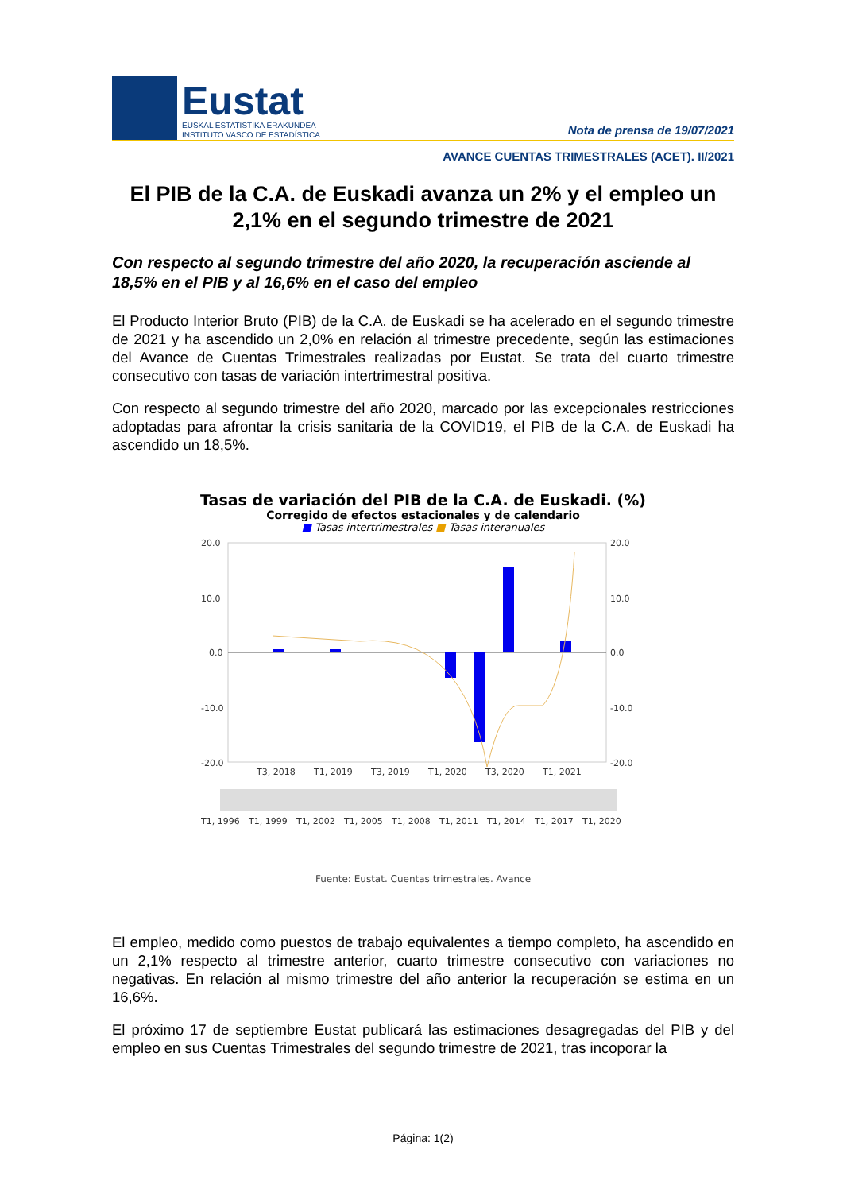Eustat
EUSKAL ESTATISTIKA ERAKUNDEA
INSTITUTO VASCO DE ESTADÍSTICA
Nota de prensa de 19/07/2021
AVANCE CUENTAS TRIMESTRALES (ACET). II/2021
El PIB de la C.A. de Euskadi avanza un 2% y el empleo un 2,1% en el segundo trimestre de 2021
Con respecto al segundo trimestre del año 2020, la recuperación asciende al 18,5% en el PIB y al 16,6% en el caso del empleo
El Producto Interior Bruto (PIB) de la C.A. de Euskadi se ha acelerado en el segundo trimestre de 2021 y ha ascendido un 2,0% en relación al trimestre precedente, según las estimaciones del Avance de Cuentas Trimestrales realizadas por Eustat. Se trata del cuarto trimestre consecutivo con tasas de variación intertrimestral positiva.
Con respecto al segundo trimestre del año 2020, marcado por las excepcionales restricciones adoptadas para afrontar la crisis sanitaria de la COVID19, el PIB de la C.A. de Euskadi ha ascendido un 18,5%.
Tasas de variación del PIB de la C.A. de Euskadi. (%)
Corregido de efectos estacionales y de calendario
■ Tasas intertrimestrales ■ Tasas interanuales
20.0
10.0
0.0
-10.0
-20.0
20.0
10.0
0.0
-10.0
-20.0
T3, 2018
T1, 2019
T3, 2019
T1, 2020
T3, 2020
T1, 2021
T1, 1996
T1, 1999
T1, 2002
T1, 2005
T1, 2008
T1, 2011
T1, 2014
T1, 2017
T1, 2020
Fuente: Eustat. Cuentas trimestrales. Avance
El empleo, medido como puestos de trabajo equivalentes a tiempo completo, ha ascendido en un 2,1% respecto al trimestre anterior, cuarto trimestre consecutivo con variaciones no negativas. En relación al mismo trimestre del año anterior la recuperación se estima en un 16,6%.
El próximo 17 de septiembre Eustat publicará las estimaciones desagregadas del PIB y del empleo en sus Cuentas Trimestrales del segundo trimestre de 2021, tras incoporar la
Página: 1(2)